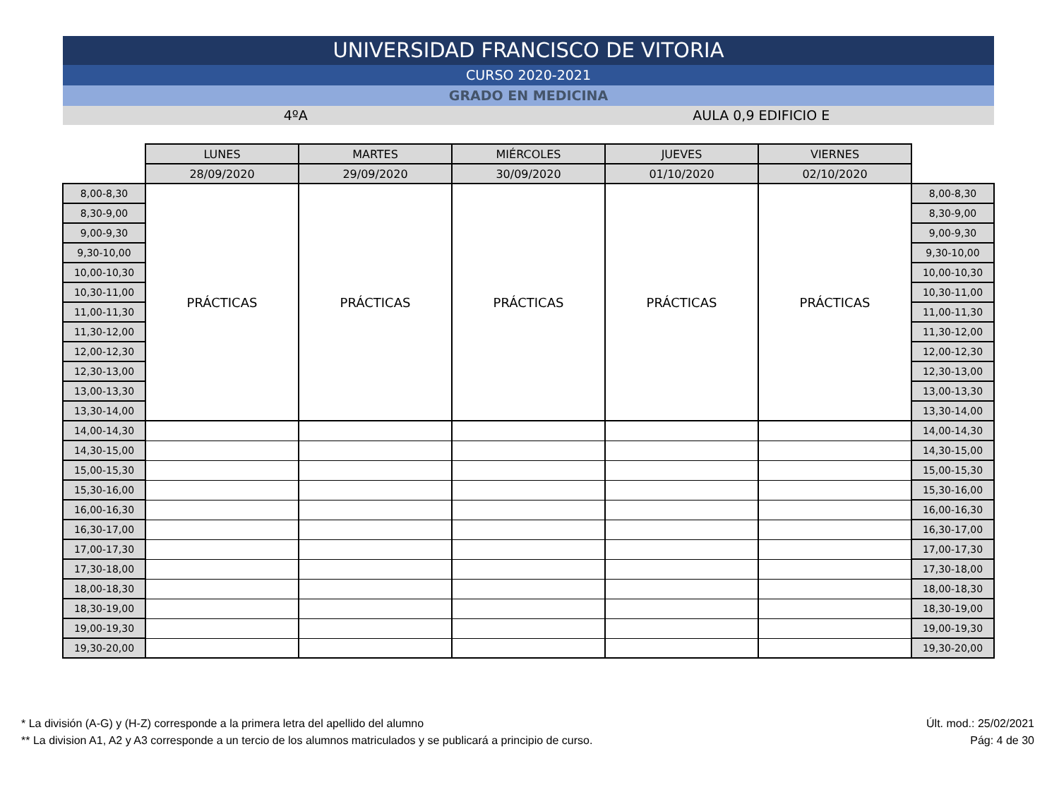UNIVERSIDAD FRANCISCO DE VITORIA
CURSO 2020-2021
GRADO EN MEDICINA
4ºA AULA 0,9 EDIFICIO E
| | LUNES | MARTES | MIÉRCOLES | JUEVES | VIERNES | |
| --- | --- | --- | --- | --- | --- | --- |
| | 28/09/2020 | 29/09/2020 | 30/09/2020 | 01/10/2020 | 02/10/2020 | |
| 8,00-8,30 | PRÁCTICAS | PRÁCTICAS | PRÁCTICAS | PRÁCTICAS | PRÁCTICAS | 8,00-8,30 |
| 8,30-9,00 | | | | | | 8,30-9,00 |
| 9,00-9,30 | | | | | | 9,00-9,30 |
| 9,30-10,00 | | | | | | 9,30-10,00 |
| 10,00-10,30 | | | | | | 10,00-10,30 |
| 10,30-11,00 | | | | | | 10,30-11,00 |
| 11,00-11,30 | | | | | | 11,00-11,30 |
| 11,30-12,00 | | | | | | 11,30-12,00 |
| 12,00-12,30 | | | | | | 12,00-12,30 |
| 12,30-13,00 | | | | | | 12,30-13,00 |
| 13,00-13,30 | | | | | | 13,00-13,30 |
| 13,30-14,00 | | | | | | 13,30-14,00 |
| 14,00-14,30 | | | | | | 14,00-14,30 |
| 14,30-15,00 | | | | | | 14,30-15,00 |
| 15,00-15,30 | | | | | | 15,00-15,30 |
| 15,30-16,00 | | | | | | 15,30-16,00 |
| 16,00-16,30 | | | | | | 16,00-16,30 |
| 16,30-17,00 | | | | | | 16,30-17,00 |
| 17,00-17,30 | | | | | | 17,00-17,30 |
| 17,30-18,00 | | | | | | 17,30-18,00 |
| 18,00-18,30 | | | | | | 18,00-18,30 |
| 18,30-19,00 | | | | | | 18,30-19,00 |
| 19,00-19,30 | | | | | | 19,00-19,30 |
| 19,30-20,00 | | | | | | 19,30-20,00 |
* La división (A-G) y (H-Z) corresponde a la primera letra del apellido del alumno
** La division A1, A2 y A3 corresponde a un tercio de los alumnos matriculados y se publicará a principio de curso.
Últ. mod.: 25/02/2021
Pág: 4 de 30